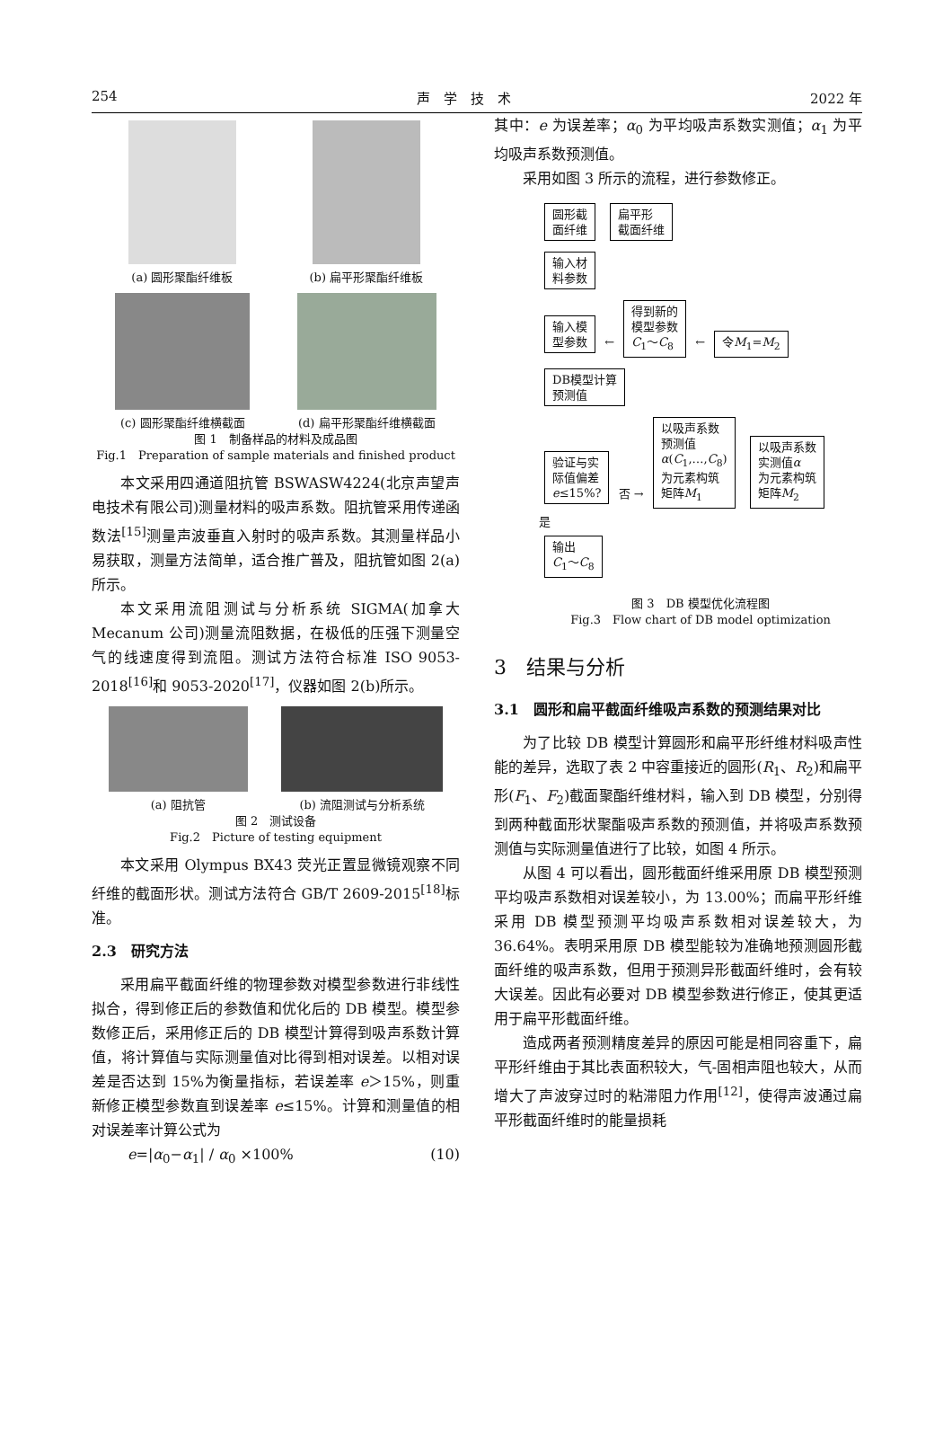254 声　学　技　术 2022 年
(a) 圆形聚酯纤维板 (b) 扁平形聚酯纤维板
(c) 圆形聚酯纤维横截面 (d) 扁平形聚酯纤维横截面
图 1　制备样品的材料及成品图
Fig.1　Preparation of sample materials and finished product
本文采用四通道阻抗管 BSWASW4224(北京声望声电技术有限公司)测量材料的吸声系数。阻抗管采用传递函数法<sup>[15]</sup>测量声波垂直入射时的吸声系数。其测量样品小易获取，测量方法简单，适合推广普及，阻抗管如图 2(a)所示。
本文采用流阻测试与分析系统 SIGMA(加拿大 Mecanum 公司)测量流阻数据，在极低的压强下测量空气的线速度得到流阻。测试方法符合标准 ISO 9053-2018<sup>[16]</sup>和 9053-2020<sup>[17]</sup>，仪器如图 2(b)所示。
(a) 阻抗管 (b) 流阻测试与分析系统
图 2　测试设备
Fig.2　Picture of testing equipment
本文采用 Olympus BX43 荧光正置显微镜观察不同纤维的截面形状。测试方法符合 GB/T 2609-2015<sup>[18]</sup>标准。
2.3　研究方法
采用扁平截面纤维的物理参数对模型参数进行非线性拟合，得到修正后的参数值和优化后的 DB 模型。模型参数修正后，采用修正后的 DB 模型计算得到吸声系数计算值，将计算值与实际测量值对比得到相对误差。以相对误差是否达到 15%为衡量指标，若误差率 e＞15%，则重新修正模型参数直到误差率 e≤15%。计算和测量值的相对误差率计算公式为
e=|α<sub>0</sub>−α<sub>1</sub>| / α<sub>0</sub> ×100% (10)
其中：e 为误差率；α<sub>0</sub> 为平均吸声系数实测值；α<sub>1</sub> 为平均吸声系数预测值。
采用如图 3 所示的流程，进行参数修正。
圆形截
面纤维 扁平形
截面纤维
输入材
料参数
输入模
型参数 ← 得到新的
模型参数
C<sub>1</sub>～C<sub>8</sub> ← 令M<sub>1</sub>=M<sub>2</sub>
DB模型计算
预测值
验证与实
际值偏差
e≤15%? 否 → 以吸声系数
预测值
α(C<sub>1</sub>,…,C<sub>8</sub>)
为元素构筑
矩阵M<sub>1</sub> 以吸声系数
实测值α
为元素构筑
矩阵M<sub>2</sub>
是
输出
C<sub>1</sub>～C<sub>8</sub>
图 3　DB 模型优化流程图
Fig.3　Flow chart of DB model optimization
3　结果与分析
3.1　圆形和扁平截面纤维吸声系数的预测结果对比
为了比较 DB 模型计算圆形和扁平形纤维材料吸声性能的差异，选取了表 2 中容重接近的圆形(R<sub>1</sub>、R<sub>2</sub>)和扁平形(F<sub>1</sub>、F<sub>2</sub>)截面聚酯纤维材料，输入到 DB 模型，分别得到两种截面形状聚酯吸声系数的预测值，并将吸声系数预测值与实际测量值进行了比较，如图 4 所示。
从图 4 可以看出，圆形截面纤维采用原 DB 模型预测平均吸声系数相对误差较小，为 13.00%；而扁平形纤维采用 DB 模型预测平均吸声系数相对误差较大，为 36.64%。表明采用原 DB 模型能较为准确地预测圆形截面纤维的吸声系数，但用于预测异形截面纤维时，会有较大误差。因此有必要对 DB 模型参数进行修正，使其更适用于扁平形截面纤维。
造成两者预测精度差异的原因可能是相同容重下，扁平形纤维由于其比表面积较大，气-固相声阻也较大，从而增大了声波穿过时的粘滞阻力作用<sup>[12]</sup>，使得声波通过扁平形截面纤维时的能量损耗